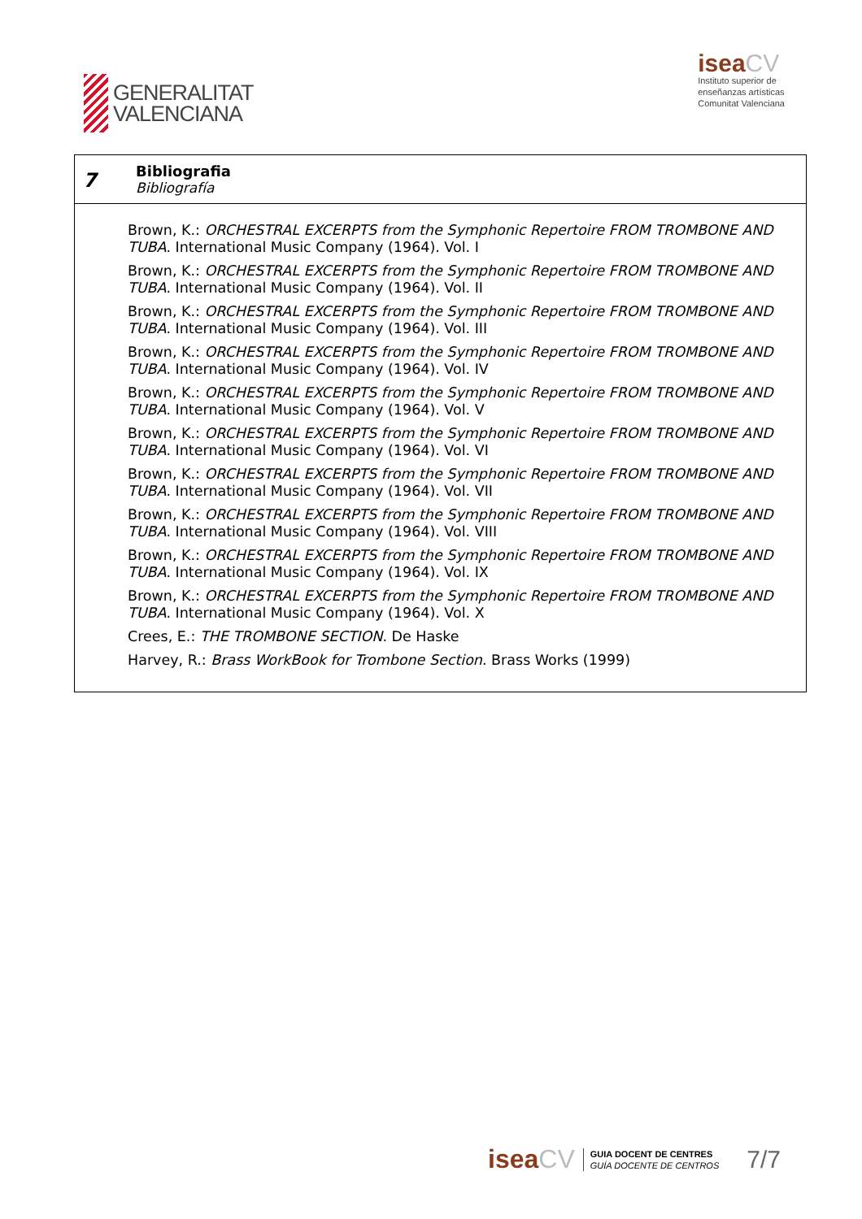GENERALITAT
VALENCIANA
iseaCV
Instituto superior de
enseñanzas artísticas
Comunitat Valenciana
7
Bibliografia
Bibliografía
Brown, K.: ORCHESTRAL EXCERPTS from the Symphonic Repertoire FROM TROMBONE AND TUBA. International Music Company (1964). Vol. I
Brown, K.: ORCHESTRAL EXCERPTS from the Symphonic Repertoire FROM TROMBONE AND TUBA. International Music Company (1964). Vol. II
Brown, K.: ORCHESTRAL EXCERPTS from the Symphonic Repertoire FROM TROMBONE AND TUBA. International Music Company (1964). Vol. III
Brown, K.: ORCHESTRAL EXCERPTS from the Symphonic Repertoire FROM TROMBONE AND TUBA. International Music Company (1964). Vol. IV
Brown, K.: ORCHESTRAL EXCERPTS from the Symphonic Repertoire FROM TROMBONE AND TUBA. International Music Company (1964). Vol. V
Brown, K.: ORCHESTRAL EXCERPTS from the Symphonic Repertoire FROM TROMBONE AND TUBA. International Music Company (1964). Vol. VI
Brown, K.: ORCHESTRAL EXCERPTS from the Symphonic Repertoire FROM TROMBONE AND TUBA. International Music Company (1964). Vol. VII
Brown, K.: ORCHESTRAL EXCERPTS from the Symphonic Repertoire FROM TROMBONE AND TUBA. International Music Company (1964). Vol. VIII
Brown, K.: ORCHESTRAL EXCERPTS from the Symphonic Repertoire FROM TROMBONE AND TUBA. International Music Company (1964). Vol. IX
Brown, K.: ORCHESTRAL EXCERPTS from the Symphonic Repertoire FROM TROMBONE AND TUBA. International Music Company (1964). Vol. X
Crees, E.: THE TROMBONE SECTION. De Haske
Harvey, R.: Brass WorkBook for Trombone Section. Brass Works (1999)
iseaCV
GUIA DOCENT DE CENTRES
GUÍA DOCENTE DE CENTROS
7/7